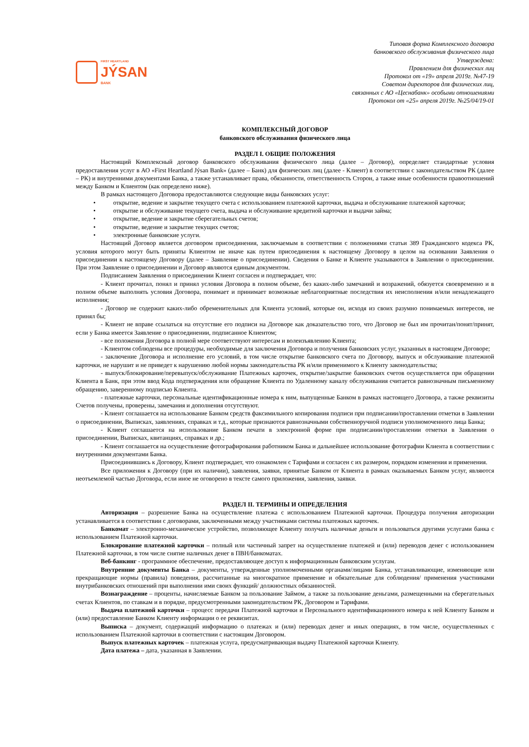FIRST HEARTLAND
JÝSAN
BANK
Типовая форма Комплексного договора
банковского обслуживания физического лица
Утверждена:
Правлением для физических лиц
Протокол от «19» апреля 2019г. №47-19
Советом директоров для физических лиц,
связанных с АО «Цеснабанк» особыми отношениями
Протокол от «25» апреля 2019г. №25/04/19-01
КОМПЛЕКСНЫЙ ДОГОВОР
банковского обслуживания физического лица
РАЗДЕЛ I. ОБЩИЕ ПОЛОЖЕНИЯ
Настоящий Комплексный договор банковского обслуживания физического лица (далее – Договор), определяет стандартные условия предоставления услуг в АО «First Heartland Jýsan Bank» (далее – Банк) для физических лиц (далее - Клиент) в соответствии с законодательством РК (далее – РК) и внутренними документами Банка, а также устанавливает права, обязанности, ответственность Сторон, а также иные особенности правоотношений между Банком и Клиентом (как определено ниже).
В рамках настоящего Договора предоставляются следующие виды банковских услуг:
• открытие, ведение и закрытие текущего счета с использованием платежной карточки, выдача и обслуживание платежной карточки;
• открытие и обслуживание текущего счета, выдача и обслуживание кредитной карточки и выдачи займа;
• открытие, ведение и закрытие сберегательных счетов;
• открытие, ведение и закрытие текущих счетов;
• электронные банковские услуги.
Настоящий Договор является договором присоединения, заключаемым в соответствии с положениями статьи 389 Гражданского кодекса РК, условия которого могут быть приняты Клиентом не иначе как путем присоединения к настоящему Договору в целом на основании Заявления о присоединении к настоящему Договору (далее – Заявление о присоединении). Сведения о Банке и Клиенте указываются в Заявлении о присоединении. При этом Заявление о присоединении и Договор являются единым документом.
Подписанием Заявления о присоединении Клиент согласен и подтверждает, что:
- Клиент прочитал, понял и принял условия Договора в полном объеме, без каких-либо замечаний и возражений, обязуется своевременно и в полном объеме выполнять условия Договора, понимает и принимает возможные неблагоприятные последствия их неисполнения и/или ненадлежащего исполнения;
- Договор не содержит каких-либо обременительных для Клиента условий, которые он, исходя из своих разумно понимаемых интересов, не принял бы;
- Клиент не вправе ссылаться на отсутствие его подписи на Договоре как доказательство того, что Договор не был им прочитан/понят/принят, если у Банка имеется Заявление о присоединении, подписанное Клиентом;
- все положения Договора в полной мере соответствуют интересам и волеизъявлению Клиента;
- Клиентом соблюдены все процедуры, необходимые для заключения Договора и получения банковских услуг, указанных в настоящем Договоре;
- заключение Договора и исполнение его условий, в том числе открытие банковского счета по Договору, выпуск и обслуживание платежной карточки, не нарушит и не приведет к нарушению любой нормы законодательства РК и/или применимого к Клиенту законодательства;
- выпуск/блокирование/перевыпуск/обслуживание Платежных карточек, открытие/закрытие банковских счетов осуществляется при обращении Клиента в Банк, при этом ввод Кода подтверждения или обращение Клиента по Удаленному каналу обслуживания считается равнозначным письменному обращению, заверенному подписью Клиента.
- платежные карточки, персональные идентификационные номера к ним, выпущенные Банком в рамках настоящего Договора, а также реквизиты Счетов получены, проверены, замечания и дополнения отсутствуют.
- Клиент соглашается на использование Банком средств факсимильного копирования подписи при подписании/проставлении отметки в Заявлении о присоединении, Выписках, заявлениях, справках и т.д., которые признаются равнозначными собственноручной подписи уполномоченного лица Банка;
- Клиент соглашается на использование Банком печати в электронной форме при подписании/проставлении отметки в Заявлении о присоединении, Выписках, квитанциях, справках и др.;
- Клиент соглашается на осуществление фотографирования работником Банка и дальнейшее использование фотографии Клиента в соответствии с внутренними документами Банка.
Присоединившись к Договору, Клиент подтверждает, что ознакомлен с Тарифами и согласен с их размером, порядком изменения и применения.
Все приложения к Договору (при их наличии), заявления, заявки, принятые Банком от Клиента в рамках оказываемых Банком услуг, являются неотъемлемой частью Договора, если иное не оговорено в тексте самого приложения, заявления, заявки.
РАЗДЕЛ II. ТЕРМИНЫ И ОПРЕДЕЛЕНИЯ
Авторизация – разрешение Банка на осуществление платежа с использованием Платежной карточки. Процедура получения авторизации устанавливается в соответствии с договорами, заключенными между участниками системы платежных карточек.
Банкомат – электронно-механическое устройство, позволяющее Клиенту получать наличные деньги и пользоваться другими услугами банка с использованием Платежной карточки.
Блокирование платежной карточки – полный или частичный запрет на осуществление платежей и (или) переводов денег с использованием Платежной карточки, в том числе снятие наличных денег в ПВН/банкоматах.
Веб-банкинг - программное обеспечение, предоставляющее доступ к информационным банковским услугам.
Внутренние документы Банка – документы, утвержденные уполномоченными органами/лицами Банка, устанавливающие, изменяющие или прекращающие нормы (правила) поведения, рассчитанные на многократное применение и обязательные для соблюдения/ применения участниками внутрибанковских отношений при выполнении ими своих функций/ должностных обязанностей.
Вознаграждение – проценты, начисляемые Банком за пользование Займом, а также за пользование деньгами, размещенными на сберегательных счетах Клиентов, по ставкам и в порядке, предусмотренными законодательством РК, Договором и Тарифами.
Выдача платежной карточки – процесс передачи Платежной карточки и Персонального идентификационного номера к ней Клиенту Банком и (или) предоставление Банком Клиенту информации о ее реквизитах.
Выписка – документ, содержащий информацию о платежах и (или) переводах денег и иных операциях, в том числе, осуществленных с использованием Платежной карточки в соответствии с настоящим Договором.
Выпуск платежных карточек – платежная услуга, предусматривающая выдачу Платежной карточки Клиенту.
Дата платежа – дата, указанная в Заявлении.